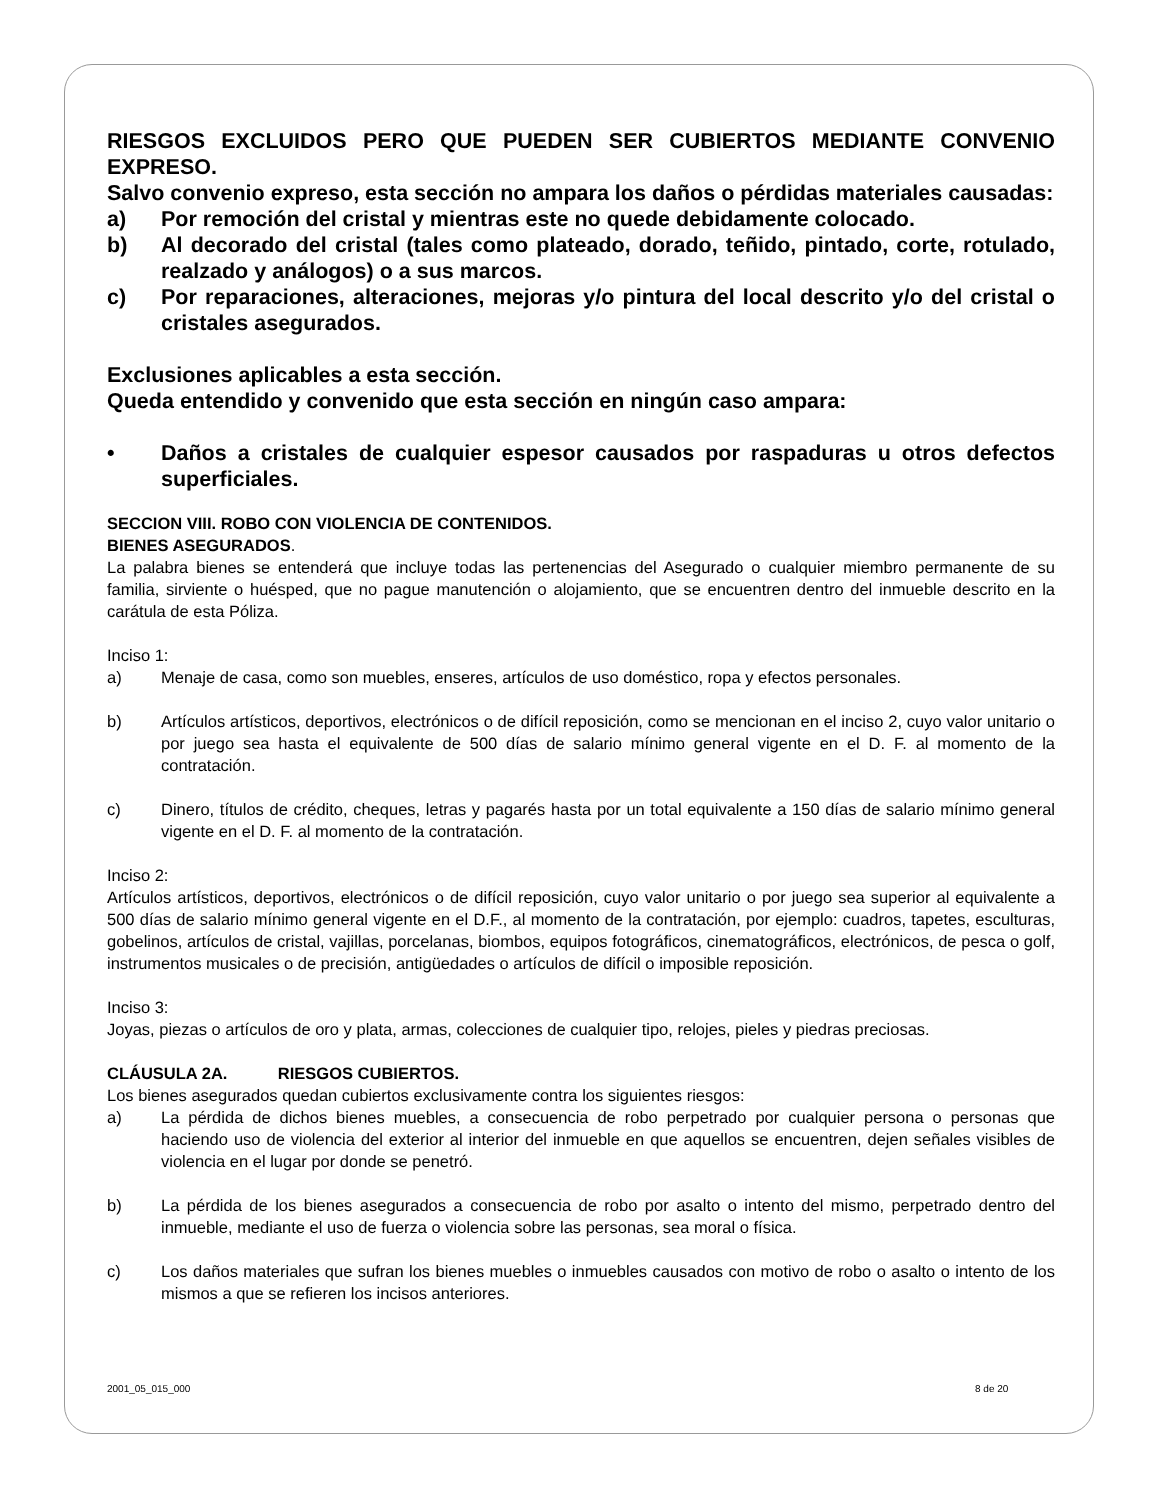RIESGOS EXCLUIDOS PERO QUE PUEDEN SER CUBIERTOS MEDIANTE CONVENIO EXPRESO.
Salvo convenio expreso, esta sección no ampara los daños o pérdidas materiales causadas:
a) Por remoción del cristal y mientras este no quede debidamente colocado.
b) Al decorado del cristal (tales como plateado, dorado, teñido, pintado, corte, rotulado, realzado y análogos) o a sus marcos.
c) Por reparaciones, alteraciones, mejoras y/o pintura del local descrito y/o del cristal o cristales asegurados.
Exclusiones aplicables a esta sección.
Queda entendido y convenido que esta sección en ningún caso ampara:
• Daños a cristales de cualquier espesor causados por raspaduras u otros defectos superficiales.
SECCION VIII. ROBO CON VIOLENCIA DE CONTENIDOS.
BIENES ASEGURADOS.
La palabra bienes se entenderá que incluye todas las pertenencias del Asegurado o cualquier miembro permanente de su familia, sirviente o huésped, que no pague manutención o alojamiento, que se encuentren dentro del inmueble descrito en la carátula de esta Póliza.
Inciso 1:
a) Menaje de casa, como son muebles, enseres, artículos de uso doméstico, ropa y efectos personales.
b) Artículos artísticos, deportivos, electrónicos o de difícil reposición, como se mencionan en el inciso 2, cuyo valor unitario o por juego sea hasta el equivalente de 500 días de salario mínimo general vigente en el D. F. al momento de la contratación.
c) Dinero, títulos de crédito, cheques, letras y pagarés hasta por un total equivalente a 150 días de salario mínimo general vigente en el D. F. al momento de la contratación.
Inciso 2:
Artículos artísticos, deportivos, electrónicos o de difícil reposición, cuyo valor unitario o por juego sea superior al equivalente a 500 días de salario mínimo general vigente en el D.F., al momento de la contratación, por ejemplo: cuadros, tapetes, esculturas, gobelinos, artículos de cristal, vajillas, porcelanas, biombos, equipos fotográficos, cinematográficos, electrónicos, de pesca o golf, instrumentos musicales o de precisión, antigüedades o artículos de difícil o imposible reposición.
Inciso 3:
Joyas, piezas o artículos de oro y plata, armas, colecciones de cualquier tipo, relojes, pieles y piedras preciosas.
CLÁUSULA 2A. RIESGOS CUBIERTOS.
Los bienes asegurados quedan cubiertos exclusivamente contra los siguientes riesgos:
a) La pérdida de dichos bienes muebles, a consecuencia de robo perpetrado por cualquier persona o personas que haciendo uso de violencia del exterior al interior del inmueble en que aquellos se encuentren, dejen señales visibles de violencia en el lugar por donde se penetró.
b) La pérdida de los bienes asegurados a consecuencia de robo por asalto o intento del mismo, perpetrado dentro del inmueble, mediante el uso de fuerza o violencia sobre las personas, sea moral o física.
c) Los daños materiales que sufran los bienes muebles o inmuebles causados con motivo de robo o asalto o intento de los mismos a que se refieren los incisos anteriores.
2001_05_015_000 8 de 20